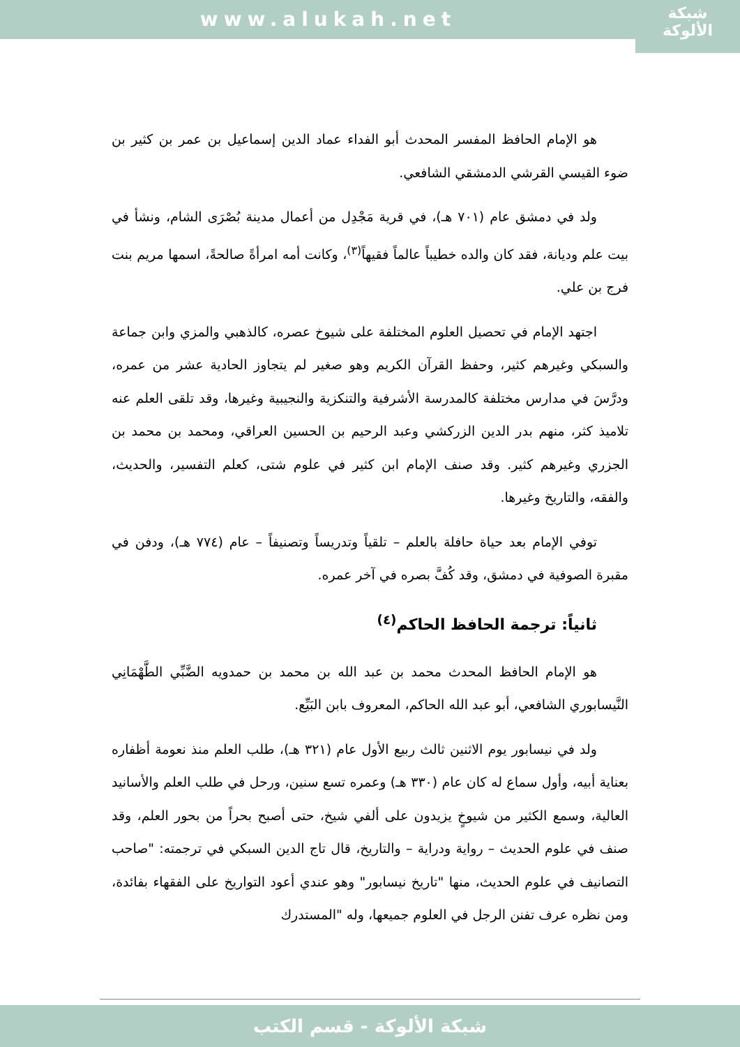www.alukah.net
شبكة
الألوكة
هو الإمام الحافظ المفسر المحدث أبو الفداء عماد الدين إسماعيل بن عمر بن كثير بن ضوء القيسي القرشي الدمشقي الشافعي.
ولد في دمشق عام (٧٠١ هـ)، في قرية مَجْدِل من أعمال مدينة بُصْرَى الشام، ونشأ في بيت علم وديانة، فقد كان والده خطيباً عالماً فقيهاً<sup>(٣)</sup>، وكانت أمه امرأةً صالحةً، اسمها مريم بنت فرج بن علي.
اجتهد الإمام في تحصيل العلوم المختلفة على شيوخ عصره، كالذهبي والمزي وابن جماعة والسبكي وغيرهم كثير، وحفظ القرآن الكريم وهو صغير لم يتجاوز الحادية عشر من عمره، ودرَّسَ في مدارس مختلفة كالمدرسة الأشرفية والتنكزية والنجيبية وغيرها، وقد تلقى العلم عنه تلاميذ كثر، منهم بدر الدين الزركشي وعبد الرحيم بن الحسين العراقي، ومحمد بن محمد بن الجزري وغيرهم كثير. وقد صنف الإمام ابن كثير في علوم شتى، كعلم التفسير، والحديث، والفقه، والتاريخ وغيرها.
توفي الإمام بعد حياة حافلة بالعلم – تلقياً وتدريساً وتصنيفاً – عام (٧٧٤ هـ)، ودفن في مقبرة الصوفية في دمشق، وقد كُفَّ بصره في آخر عمره.
ثانياً: ترجمة الحافظ الحاكم<sup>(٤)</sup>
هو الإمام الحافظ المحدث محمد بن عبد الله بن محمد بن حمدويه الضَّبِّي الطَّهْمَانِي النَّيسابوري الشافعي، أبو عبد الله الحاكم، المعروف بابن البَيِّع.
ولد في نيسابور يوم الاثنين ثالث ربيع الأول عام (٣٢١ هـ)، طلب العلم منذ نعومة أظفاره بعناية أبيه، وأول سماع له كان عام (٣٣٠ هـ) وعمره تسع سنين، ورحل في طلب العلم والأسانيد العالية، وسمع الكثير من شيوخٍ يزيدون على ألفي شيخ، حتى أصبح بحراً من بحور العلم، وقد صنف في علوم الحديث – رواية ودراية – والتاريخ، قال تاج الدين السبكي في ترجمته: "صاحب التصانيف في علوم الحديث، منها "تاريخ نيسابور" وهو عندي أعود التواريخ على الفقهاء بفائدة، ومن نظره عرف تفنن الرجل في العلوم جميعها، وله "المستدرك
شبكة الألوكة - قسم الكتب